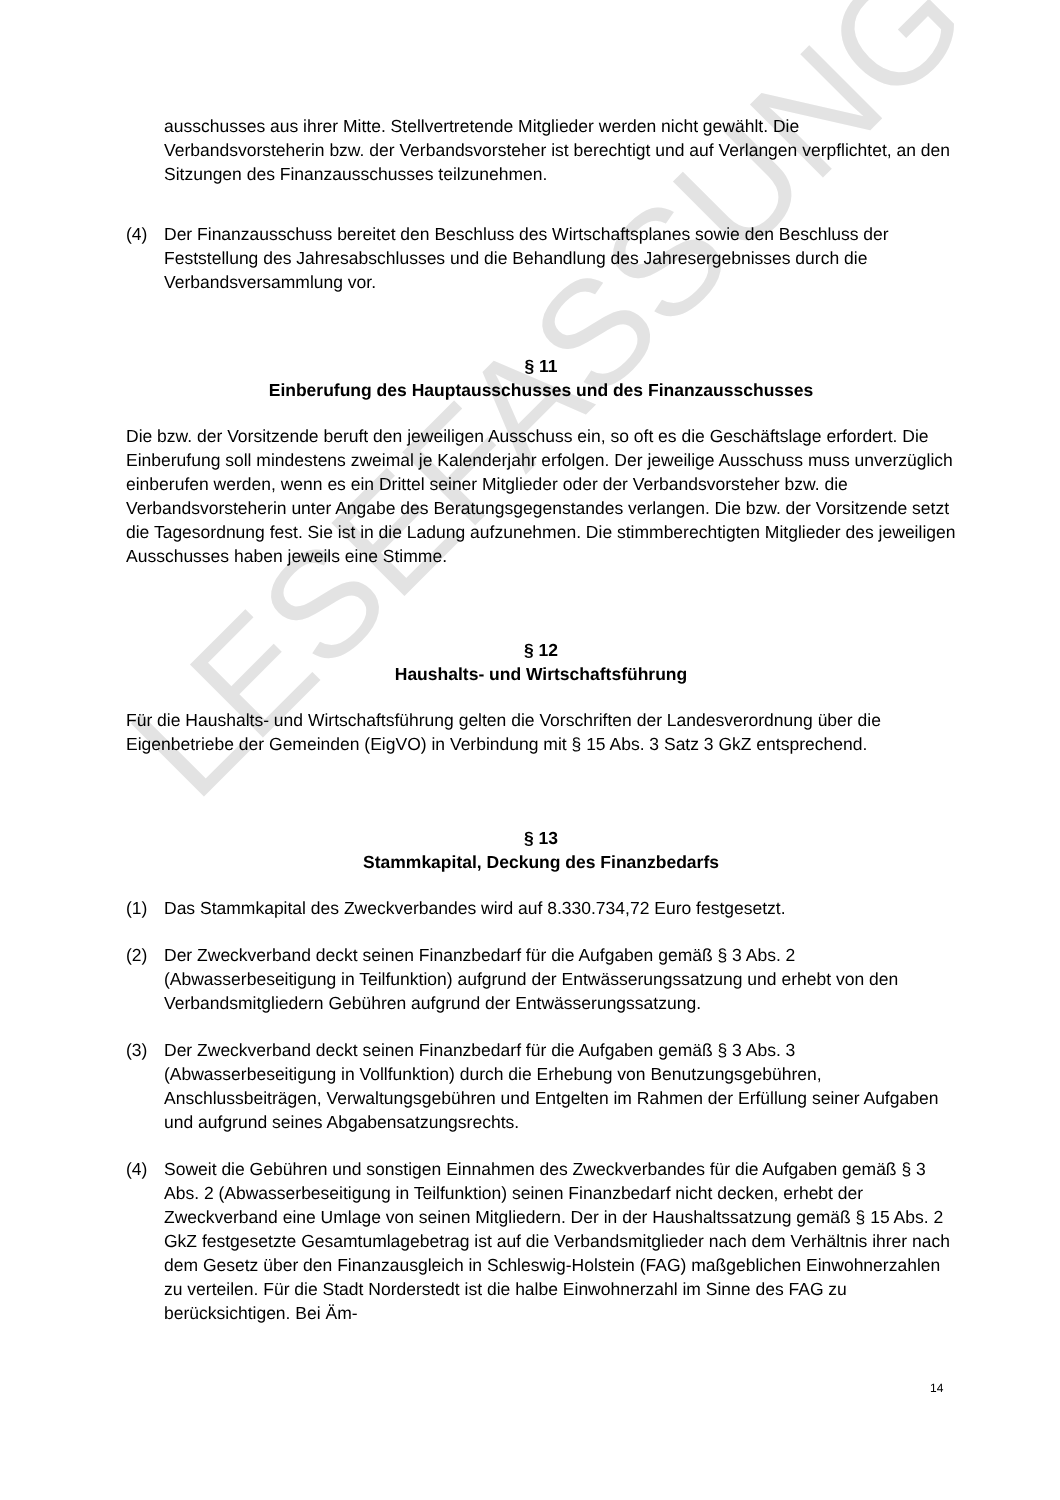LESEFASSUNG
ausschusses aus ihrer Mitte. Stellvertretende Mitglieder werden nicht gewählt. Die Verbandsvorsteherin bzw. der Verbandsvorsteher ist berechtigt und auf Verlangen verpflichtet, an den Sitzungen des Finanzausschusses teilzunehmen.
(4) Der Finanzausschuss bereitet den Beschluss des Wirtschaftsplanes sowie den Beschluss der Feststellung des Jahresabschlusses und die Behandlung des Jahresergebnisses durch die Verbandsversammlung vor.
§ 11
Einberufung des Hauptausschusses und des Finanzausschusses
Die bzw. der Vorsitzende beruft den jeweiligen Ausschuss ein, so oft es die Geschäftslage erfordert. Die Einberufung soll mindestens zweimal je Kalenderjahr erfolgen. Der jeweilige Ausschuss muss unverzüglich einberufen werden, wenn es ein Drittel seiner Mitglieder oder der Verbandsvorsteher bzw. die Verbandsvorsteherin unter Angabe des Beratungsgegenstandes verlangen. Die bzw. der Vorsitzende setzt die Tagesordnung fest. Sie ist in die Ladung aufzunehmen. Die stimmberechtigten Mitglieder des jeweiligen Ausschusses haben jeweils eine Stimme.
§ 12
Haushalts- und Wirtschaftsführung
Für die Haushalts- und Wirtschaftsführung gelten die Vorschriften der Landesverordnung über die Eigenbetriebe der Gemeinden (EigVO) in Verbindung mit § 15 Abs. 3 Satz 3 GkZ entsprechend.
§ 13
Stammkapital, Deckung des Finanzbedarfs
(1) Das Stammkapital des Zweckverbandes wird auf 8.330.734,72 Euro festgesetzt.
(2) Der Zweckverband deckt seinen Finanzbedarf für die Aufgaben gemäß § 3 Abs. 2 (Abwasserbeseitigung in Teilfunktion) aufgrund der Entwässerungssatzung und erhebt von den Verbandsmitgliedern Gebühren aufgrund der Entwässerungssatzung.
(3) Der Zweckverband deckt seinen Finanzbedarf für die Aufgaben gemäß § 3 Abs. 3 (Abwasserbeseitigung in Vollfunktion) durch die Erhebung von Benutzungsgebühren, Anschlussbeiträgen, Verwaltungsgebühren und Entgelten im Rahmen der Erfüllung seiner Aufgaben und aufgrund seines Abgabensatzungsrechts.
(4) Soweit die Gebühren und sonstigen Einnahmen des Zweckverbandes für die Aufgaben gemäß § 3 Abs. 2 (Abwasserbeseitigung in Teilfunktion) seinen Finanzbedarf nicht decken, erhebt der Zweckverband eine Umlage von seinen Mitgliedern. Der in der Haushaltssatzung gemäß § 15 Abs. 2 GkZ festgesetzte Gesamtumlagebetrag ist auf die Verbandsmitglieder nach dem Verhältnis ihrer nach dem Gesetz über den Finanzausgleich in Schleswig-Holstein (FAG) maßgeblichen Einwohnerzahlen zu verteilen. Für die Stadt Norderstedt ist die halbe Einwohnerzahl im Sinne des FAG zu berücksichtigen. Bei Äm-
14